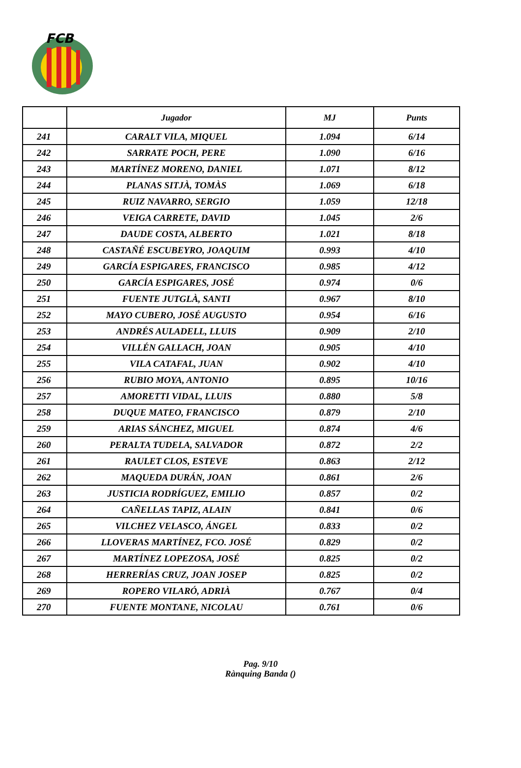FCB
| | Jugador | MJ | Punts |
| --- | --- | --- | --- |
| 241 | CARALT VILA, MIQUEL | 1.094 | 6/14 |
| 242 | SARRATE POCH, PERE | 1.090 | 6/16 |
| 243 | MARTÍNEZ MORENO, DANIEL | 1.071 | 8/12 |
| 244 | PLANAS SITJÀ, TOMÀS | 1.069 | 6/18 |
| 245 | RUIZ NAVARRO, SERGIO | 1.059 | 12/18 |
| 246 | VEIGA CARRETE, DAVID | 1.045 | 2/6 |
| 247 | DAUDE COSTA, ALBERTO | 1.021 | 8/18 |
| 248 | CASTAÑÉ ESCUBEYRO, JOAQUIM | 0.993 | 4/10 |
| 249 | GARCÍA ESPIGARES, FRANCISCO | 0.985 | 4/12 |
| 250 | GARCÍA ESPIGARES, JOSÉ | 0.974 | 0/6 |
| 251 | FUENTE JUTGLÀ, SANTI | 0.967 | 8/10 |
| 252 | MAYO CUBERO, JOSÉ AUGUSTO | 0.954 | 6/16 |
| 253 | ANDRÉS AULADELL, LLUIS | 0.909 | 2/10 |
| 254 | VILLÉN GALLACH, JOAN | 0.905 | 4/10 |
| 255 | VILA CATAFAL, JUAN | 0.902 | 4/10 |
| 256 | RUBIO MOYA, ANTONIO | 0.895 | 10/16 |
| 257 | AMORETTI VIDAL, LLUIS | 0.880 | 5/8 |
| 258 | DUQUE MATEO, FRANCISCO | 0.879 | 2/10 |
| 259 | ARIAS SÁNCHEZ, MIGUEL | 0.874 | 4/6 |
| 260 | PERALTA TUDELA, SALVADOR | 0.872 | 2/2 |
| 261 | RAULET CLOS, ESTEVE | 0.863 | 2/12 |
| 262 | MAQUEDA DURÁN, JOAN | 0.861 | 2/6 |
| 263 | JUSTICIA RODRÍGUEZ, EMILIO | 0.857 | 0/2 |
| 264 | CAÑELLAS TAPIZ, ALAIN | 0.841 | 0/6 |
| 265 | VILCHEZ VELASCO, ÁNGEL | 0.833 | 0/2 |
| 266 | LLOVERAS MARTÍNEZ, FCO. JOSÉ | 0.829 | 0/2 |
| 267 | MARTÍNEZ LOPEZOSA, JOSÉ | 0.825 | 0/2 |
| 268 | HERRERÍAS CRUZ, JOAN JOSEP | 0.825 | 0/2 |
| 269 | ROPERO VILARÓ, ADRIÀ | 0.767 | 0/4 |
| 270 | FUENTE MONTANE, NICOLAU | 0.761 | 0/6 |
Pag. 9/10
Rànquing Banda ()